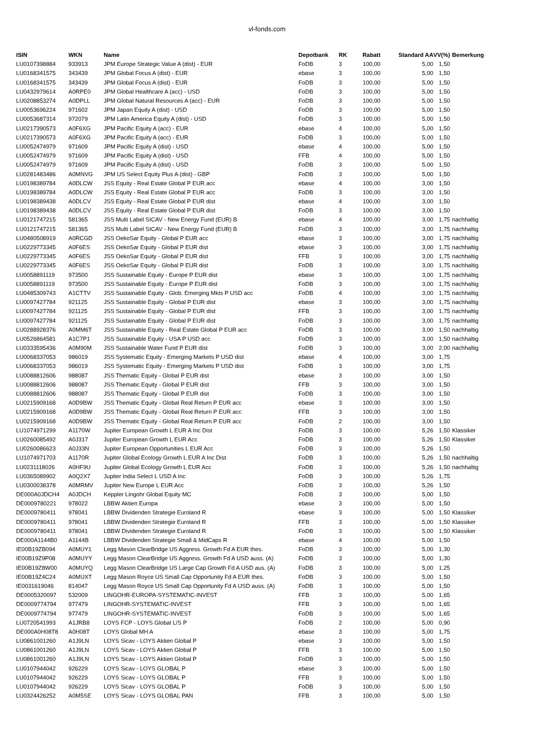vl-fonds.com
| ISIN | WKN | Name | Depotbank | RK | Rabatt | Standard AA | VV(%) | Bemerkung |
| --- | --- | --- | --- | --- | --- | --- | --- | --- |
| LU0107398884 | 933913 | JPM Europe Strategic Value A (dist) - EUR | FoDB | 3 | 100,00 | 5,00 | 1,50 | |
| LU0168341575 | 343439 | JPM Global Focus A (dist) - EUR | ebase | 3 | 100,00 | 5,00 | 1,50 | |
| LU0168341575 | 343439 | JPM Global Focus A (dist) - EUR | FoDB | 3 | 100,00 | 5,00 | 1,50 | |
| LU0432979614 | A0RPE0 | JPM Global Healthcare A (acc) - USD | FoDB | 3 | 100,00 | 5,00 | 1,50 | |
| LU0208853274 | A0DPLL | JPM Global Natural Resources A (acc) - EUR | FoDB | 3 | 100,00 | 5,00 | 1,50 | |
| LU0053696224 | 971602 | JPM Japan Equity A (dist) - USD | FoDB | 3 | 100,00 | 5,00 | 1,50 | |
| LU0053687314 | 972079 | JPM Latin America Equity A (dist) - USD | FoDB | 3 | 100,00 | 5,00 | 1,50 | |
| LU0217390573 | A0F6XG | JPM Pacific Equity A (acc) - EUR | ebase | 4 | 100,00 | 5,00 | 1,50 | |
| LU0217390573 | A0F6XG | JPM Pacific Equity A (acc) - EUR | FoDB | 3 | 100,00 | 5,00 | 1,50 | |
| LU0052474979 | 971609 | JPM Pacific Equity A (dist) - USD | ebase | 4 | 100,00 | 5,00 | 1,50 | |
| LU0052474979 | 971609 | JPM Pacific Equity A (dist) - USD | FFB | 4 | 100,00 | 5,00 | 1,50 | |
| LU0052474979 | 971609 | JPM Pacific Equity A (dist) - USD | FoDB | 3 | 100,00 | 5,00 | 1,50 | |
| LU0281483486 | A0MNVG | JPM US Select Equity Plus A (dist) - GBP | FoDB | 3 | 100,00 | 5,00 | 1,50 | |
| LU0198389784 | A0DLCW | JSS Equity - Real Estate Global P EUR acc | ebase | 4 | 100,00 | 3,00 | 1,50 | |
| LU0198389784 | A0DLCW | JSS Equity - Real Estate Global P EUR acc | FoDB | 3 | 100,00 | 3,00 | 1,50 | |
| LU0198389438 | A0DLCV | JSS Equity - Real Estate Global P EUR dist | ebase | 4 | 100,00 | 3,00 | 1,50 | |
| LU0198389438 | A0DLCV | JSS Equity - Real Estate Global P EUR dist | FoDB | 3 | 100,00 | 3,00 | 1,50 | |
| LU0121747215 | 581365 | JSS Multi Label SICAV - New Energy Fund (EUR) B | ebase | 4 | 100,00 | 3,00 | 1,75 | nachhaltig |
| LU0121747215 | 581365 | JSS Multi Label SICAV - New Energy Fund (EUR) B | FoDB | 3 | 100,00 | 3,00 | 1,75 | nachhaltig |
| LU0480508919 | A0RCGD | JSS OekoSar Equity - Global P EUR acc | ebase | 3 | 100,00 | 3,00 | 1,75 | nachhaltig |
| LU0229773345 | A0F6ES | JSS OekoSar Equity - Global P EUR dist | ebase | 3 | 100,00 | 3,00 | 1,75 | nachhaltig |
| LU0229773345 | A0F6ES | JSS OekoSar Equity - Global P EUR dist | FFB | 3 | 100,00 | 3,00 | 1,75 | nachhaltig |
| LU0229773345 | A0F6ES | JSS OekoSar Equity - Global P EUR dist | FoDB | 3 | 100,00 | 3,00 | 1,75 | nachhaltig |
| LU0058891119 | 973500 | JSS Sustainable Equity - Europe P EUR dist | ebase | 3 | 100,00 | 3,00 | 1,75 | nachhaltig |
| LU0058891119 | 973500 | JSS Sustainable Equity - Europe P EUR dist | FoDB | 3 | 100,00 | 3,00 | 1,75 | nachhaltig |
| LU0485309743 | A1CTTV | JSS Sustainable Equity - Glob. Emerging Mkts P USD acc | FoDB | 4 | 100,00 | 3,00 | 1,75 | nachhaltig |
| LU0097427784 | 921125 | JSS Sustainable Equity - Global P EUR dist | ebase | 3 | 100,00 | 3,00 | 1,75 | nachhaltig |
| LU0097427784 | 921125 | JSS Sustainable Equity - Global P EUR dist | FFB | 3 | 100,00 | 3,00 | 1,75 | nachhaltig |
| LU0097427784 | 921125 | JSS Sustainable Equity - Global P EUR dist | FoDB | 3 | 100,00 | 3,00 | 1,75 | nachhaltig |
| LU0288928376 | A0MM6T | JSS Sustainable Equity - Real Estate Global P EUR acc | FoDB | 3 | 100,00 | 3,00 | 1,50 | nachhaltig |
| LU0526864581 | A1C7P1 | JSS Sustainable Equity - USA P USD acc | FoDB | 3 | 100,00 | 3,00 | 1,50 | nachhaltig |
| LU0333595436 | A0M90M | JSS Sustainable Water Fund P EUR dist | FoDB | 3 | 100,00 | 3,00 | 2,00 | nachhaltig |
| LU0068337053 | 986019 | JSS Systematic Equity - Emerging Markets P USD dist | ebase | 4 | 100,00 | 3,00 | 1,75 | |
| LU0068337053 | 986019 | JSS Systematic Equity - Emerging Markets P USD dist | FoDB | 3 | 100,00 | 3,00 | 1,75 | |
| LU0088812606 | 988087 | JSS Thematic Equity - Global P EUR dist | ebase | 3 | 100,00 | 3,00 | 1,50 | |
| LU0088812606 | 988087 | JSS Thematic Equity - Global P EUR dist | FFB | 3 | 100,00 | 3,00 | 1,50 | |
| LU0088812606 | 988087 | JSS Thematic Equity - Global P EUR dist | FoDB | 3 | 100,00 | 3,00 | 1,50 | |
| LU0215909168 | A0D9BW | JSS Thematic Equity - Global Real Return P EUR acc | ebase | 3 | 100,00 | 3,00 | 1,50 | |
| LU0215909168 | A0D9BW | JSS Thematic Equity - Global Real Return P EUR acc | FFB | 3 | 100,00 | 3,00 | 1,50 | |
| LU0215909168 | A0D9BW | JSS Thematic Equity - Global Real Return P EUR acc | FoDB | 2 | 100,00 | 3,00 | 1,50 | |
| LU1074971299 | A1170W | Jupiter European Growth L EUR A Inc Dist | FoDB | 3 | 100,00 | 5,26 | 1,50 | Klassiker |
| LU0260085492 | A0J317 | Jupiter European Growth L EUR Acc | FoDB | 3 | 100,00 | 5,26 | 1,50 | Klassiker |
| LU0260086623 | A0J33N | Jupiter European Opportunities L EUR Acc | FoDB | 3 | 100,00 | 5,26 | 1,50 | |
| LU1074971703 | A1170R | Jupiter Global Ecology Growth L EUR A Inc Dist | FoDB | 3 | 100,00 | 5,26 | 1,50 | nachhaltig |
| LU0231118026 | A0HF9U | Jupiter Global Ecology Growth L EUR Acc | FoDB | 3 | 100,00 | 5,26 | 1,50 | nachhaltig |
| LU0365089902 | A0Q2X7 | Jupiter India Select L USD A Inc | FoDB | 3 | 100,00 | 5,26 | 1,75 | |
| LU0300038378 | A0MRMV | Jupiter New Europe L EUR Acc | FoDB | 3 | 100,00 | 5,26 | 1,50 | |
| DE000A0JDCH4 | A0JDCH | Keppler Lingohr Global Equity MC | FoDB | 3 | 100,00 | 5,00 | 1,50 | |
| DE0009780221 | 978022 | LBBW Aktien Europa | ebase | 3 | 100,00 | 5,00 | 1,50 | |
| DE0009780411 | 978041 | LBBW Dividenden Strategie Euroland R | ebase | 3 | 100,00 | 5,00 | 1,50 | Klassiker |
| DE0009780411 | 978041 | LBBW Dividenden Strategie Euroland R | FFB | 3 | 100,00 | 5,00 | 1,50 | Klassiker |
| DE0009780411 | 978041 | LBBW Dividenden Strategie Euroland R | FoDB | 3 | 100,00 | 5,00 | 1,50 | Klassiker |
| DE000A1144B0 | A1144B | LBBW Dividenden Strategie Small & MidCaps R | ebase | 4 | 100,00 | 5,00 | 1,50 | |
| IE00B19ZB094 | A0MUY1 | Legg Mason ClearBridge US Aggress. Growth Fd A EUR thes. | FoDB | 3 | 100,00 | 5,00 | 1,30 | |
| IE00B19Z9P08 | A0MUYY | Legg Mason ClearBridge US Aggress. Growth Fd A USD auss. (A) | FoDB | 3 | 100,00 | 5,00 | 1,30 | |
| IE00B19Z8W00 | A0MUYQ | Legg Mason ClearBridge US Large Cap Growth Fd A USD aus. (A) | FoDB | 3 | 100,00 | 5,00 | 1,25 | |
| IE00B19Z4C24 | A0MUXT | Legg Mason Royce US Small Cap Opportunity Fd A EUR thes. | FoDB | 3 | 100,00 | 5,00 | 1,50 | |
| IE0031619046 | 814047 | Legg Mason Royce US Small Cap Opportunity Fd A USD auss. (A) | FoDB | 3 | 100,00 | 5,00 | 1,50 | |
| DE0005320097 | 532009 | LINGOHR-EUROPA-SYSTEMATIC-INVEST | FFB | 3 | 100,00 | 5,00 | 1,65 | |
| DE0009774794 | 977479 | LINGOHR-SYSTEMATIC-INVEST | FFB | 3 | 100,00 | 5,00 | 1,65 | |
| DE0009774794 | 977479 | LINGOHR-SYSTEMATIC-INVEST | FoDB | 3 | 100,00 | 5,00 | 1,65 | |
| LU0720541993 | A1JRB8 | LOYS FCP - LOYS Global L/S P | FoDB | 2 | 100,00 | 5,00 | 0,90 | |
| DE000A0H08T8 | A0H08T | LOYS Global MH A | ebase | 3 | 100,00 | 5,00 | 1,75 | |
| LU0861001260 | A1J9LN | LOYS Sicav - LOYS Aktien Global P | ebase | 3 | 100,00 | 5,00 | 1,50 | |
| LU0861001260 | A1J9LN | LOYS Sicav - LOYS Aktien Global P | FFB | 3 | 100,00 | 5,00 | 1,50 | |
| LU0861001260 | A1J9LN | LOYS Sicav - LOYS Aktien Global P | FoDB | 3 | 100,00 | 5,00 | 1,50 | |
| LU0107944042 | 926229 | LOYS Sicav - LOYS GLOBAL P | ebase | 3 | 100,00 | 5,00 | 1,50 | |
| LU0107944042 | 926229 | LOYS Sicav - LOYS GLOBAL P | FFB | 3 | 100,00 | 5,00 | 1,50 | |
| LU0107944042 | 926229 | LOYS Sicav - LOYS GLOBAL P | FoDB | 3 | 100,00 | 5,00 | 1,50 | |
| LU0324426252 | A0M5SE | LOYS Sicav - LOYS GLOBAL PAN | FFB | 3 | 100,00 | 5,00 | 1,50 | |